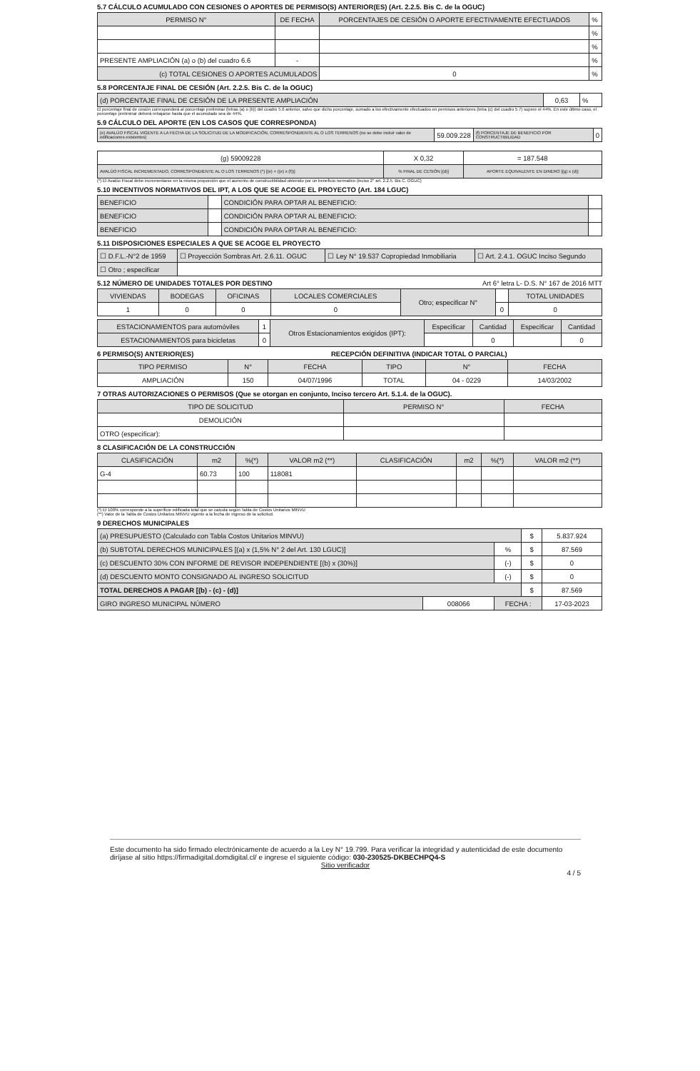5.7 CÁLCULO ACUMULADO CON CESIONES O APORTES DE PERMISO(S) ANTERIOR(ES) (Art. 2.2.5. Bis C. de la OGUC)
| PERMISO N° | DE FECHA | PORCENTAJES DE CESIÓN O APORTE EFECTIVAMENTE EFECTUADOS | % |
| | | | % |
| | | | % |
| PRESENTE AMPLIACIÓN (a) o (b) del cuadro 6.6 | - | | % |
| (c) TOTAL CESIONES O APORTES ACUMULADOS | | 0 | % |
5.8 PORCENTAJE FINAL DE CESIÓN (Art. 2.2.5. Bis C. de la OGUC)
| (d) PORCENTAJE FINAL DE CESIÓN DE LA PRESENTE AMPLIACIÓN | 0,63 | % |
El porcentaje final de cesión corresponderá al porcentaje preliminar (letras (a) o (b)) del cuadro 5.6 anterior, salvo que dicho porcentaje, sumado a los efectivamente efectuados en permisos anteriores (letra (c) del cuadro 5.7) supere el 44%. En este último caso, el porcentaje preliminar deberá rebajarse hasta que el acumulado sea de 44%.
5.9 CÁLCULO DEL APORTE (EN LOS CASOS QUE CORRESPONDA)
| (e) AVALÚO FISCAL VIGENTE A LA FECHA DE LA SOLICITUD DE LA MODIFICACIÓN, CORRESPONDIENTE AL O LOS TERRENOS (no se debe incluir valor de edificaciones existentes) | 59.009.228 | (f) PORCENTAJE DE BENEFICIO POR CONSTRUCTIBILIDAD | 0 |
| (g) 59009228 | X 0,32 | = 187.548 |
| AVALÚO FISCAL INCREMENTADO, CORRESPONDIENTE AL O LOS TERRENOS (*) [(e) + ((e) x (f))] | % FINAL DE CESIÓN [(d)] | APORTE EQUIVALENTE EN DINERO [(g) x (d)] |
(*) El Avalúo Fiscal debe incrementarse en la misma proporción que el aumento de constructibilidad obtenido por un beneficio normativo (inciso 2° art. 2.2.5. Bis C. OGUC)
5.10 INCENTIVOS NORMATIVOS DEL IPT, A LOS QUE SE ACOGE EL PROYECTO (Art. 184 LGUC)
| BENEFICIO | | CONDICIÓN PARA OPTAR AL BENEFICIO: | |
| BENEFICIO | | CONDICIÓN PARA OPTAR AL BENEFICIO: | |
| BENEFICIO | | CONDICIÓN PARA OPTAR AL BENEFICIO: | |
5.11 DISPOSICIONES ESPECIALES A QUE SE ACOGE EL PROYECTO
| ☐ D.F.L.-N°2 de 1959 | ☐ Proyección Sombras Art. 2.6.11. OGUC | ☐ Ley N° 19.537 Copropiedad Inmobiliaria | ☐ Art. 2.4.1. OGUC Inciso Segundo |
| ☐ Otro ; especificar | | | |
5.12 NÚMERO DE UNIDADES TOTALES POR DESTINO Art 6° letra L- D.S. N° 167 de 2016 MTT
| VIVIENDAS | BODEGAS | OFICINAS | LOCALES COMERCIALES | Otro; especificar N° | | TOTAL UNIDADES |
| 1 | 0 | 0 | 0 | | 0 | 0 |
| ESTACIONAMIENTOS para automóviles | 1 | Otros Estacionamientos exigidos (IPT): | Especificar | Cantidad | Especificar | Cantidad |
| ESTACIONAMIENTOS para bicicletas | 0 | | | 0 | | 0 |
6 PERMISO(S) ANTERIOR(ES) RECEPCIÓN DEFINITIVA (INDICAR TOTAL O PARCIAL)
| TIPO PERMISO | N° | FECHA | TIPO | N° | FECHA |
| --- | --- | --- | --- | --- | --- |
| AMPLIACIÓN | 150 | 04/07/1996 | TOTAL | 04 - 0229 | 14/03/2002 |
7 OTRAS AUTORIZACIONES O PERMISOS (Que se otorgan en conjunto, Inciso tercero Art. 5.1.4. de la OGUC).
| TIPO DE SOLICITUD | PERMISO N° | FECHA |
| --- | --- | --- |
| DEMOLICIÓN | | |
| OTRO (especificar): | | |
8 CLASIFICACIÓN DE LA CONSTRUCCIÓN
| CLASIFICACIÓN | m2 | %(*) | VALOR m2 (**) | CLASIFICACIÓN | m2 | %(*) | VALOR m2 (**) |
| --- | --- | --- | --- | --- | --- | --- | --- |
| G-4 | 60.73 | 100 | 118081 | | | | |
(*) El 100% corresponde a la superficie edificada total que se calcula según Tabla de Costos Unitarios MINVU
(**) Valor de la Tabla de Costos Unitarios MINVU vigente a la fecha de ingreso de la solicitud.
9 DERECHOS MUNICIPALES
| (a) PRESUPUESTO (Calculado con Tabla Costos Unitarios MINVU) | | | $ | 5.837.924 |
| (b) SUBTOTAL DERECHOS MUNICIPALES [(a) x (1,5% N° 2 del Art. 130 LGUC)] | | % | $ | 87.569 |
| (c) DESCUENTO 30% CON INFORME DE REVISOR INDEPENDIENTE [(b) x (30%)] | | (-) | $ | 0 |
| (d) DESCUENTO MONTO CONSIGNADO AL INGRESO SOLICITUD | | (-) | $ | 0 |
| TOTAL DERECHOS A PAGAR [(b) - (c) - (d)] | | | $ | 87.569 |
| GIRO INGRESO MUNICIPAL NÚMERO | 008066 | FECHA : | | 17-03-2023 |
Este documento ha sido firmado electrónicamente de acuerdo a la Ley N° 19.799. Para verificar la integridad y autenticidad de este documento diríjase al sitio https://firmadigital.domdigital.cl/ e ingrese el siguiente código: 030-230525-DKBECHPQ4-S
Sitio verificador
4 / 5